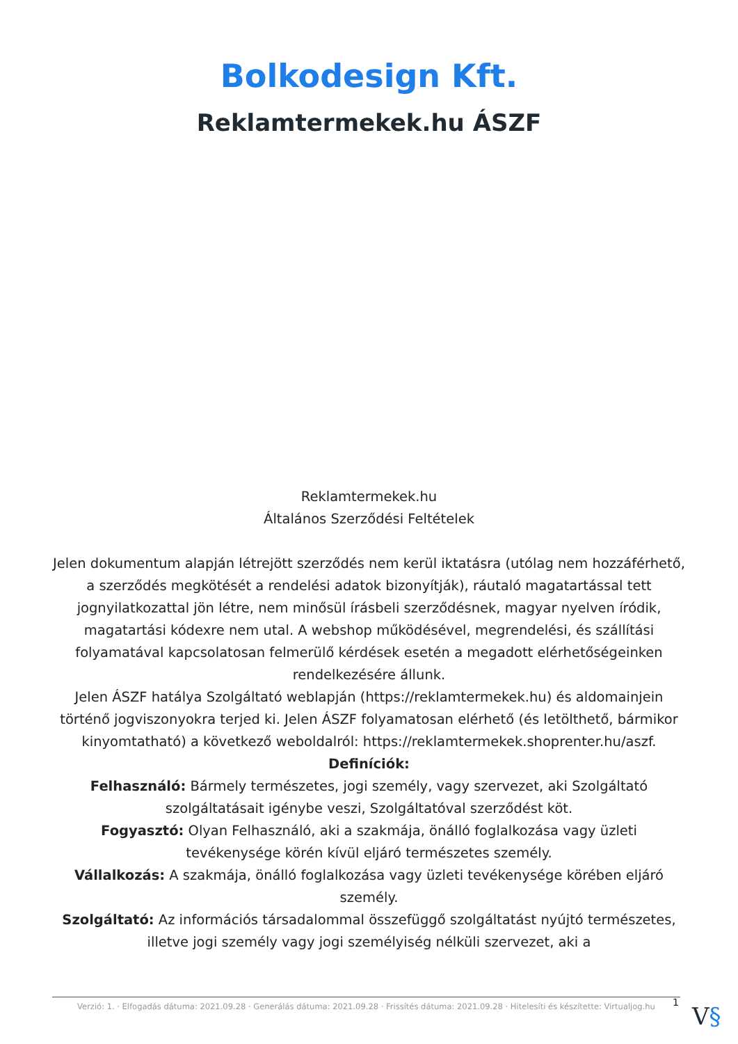Bolkodesign Kft.
Reklamtermekek.hu ÁSZF
Reklamtermekek.hu
Általános Szerződési Feltételek
Jelen dokumentum alapján létrejött szerződés nem kerül iktatásra (utólag nem hozzáférhető, a szerződés megkötését a rendelési adatok bizonyítják), ráutaló magatartással tett jognyilatkozattal jön létre, nem minősül írásbeli szerződésnek, magyar nyelven íródik, magatartási kódexre nem utal. A webshop működésével, megrendelési, és szállítási folyamatával kapcsolatosan felmerülő kérdések esetén a megadott elérhetőségeinken rendelkezésére állunk.
Jelen ÁSZF hatálya Szolgáltató weblapján (https://reklamtermekek.hu) és aldomainjein történő jogviszonyokra terjed ki. Jelen ÁSZF folyamatosan elérhető (és letölthető, bármikor kinyomtatható) a következő weboldalról: https://reklamtermekek.shoprenter.hu/aszf.
Definíciók:
Felhasználó: Bármely természetes, jogi személy, vagy szervezet, aki Szolgáltató szolgáltatásait igénybe veszi, Szolgáltatóval szerződést köt.
Fogyasztó: Olyan Felhasználó, aki a szakmája, önálló foglalkozása vagy üzleti tevékenysége körén kívül eljáró természetes személy.
Vállalkozás: A szakmája, önálló foglalkozása vagy üzleti tevékenysége körében eljáró személy.
Szolgáltató: Az információs társadalommal összefüggő szolgáltatást nyújtó természetes, illetve jogi személy vagy jogi személyiség nélküli szervezet, aki a
Verzió: 1. · Elfogadás dátuma: 2021.09.28 · Generálás dátuma: 2021.09.28 · Frissítés dátuma: 2021.09.28 · Hitelesíti és készítette: Virtualjog.hu
1 V§